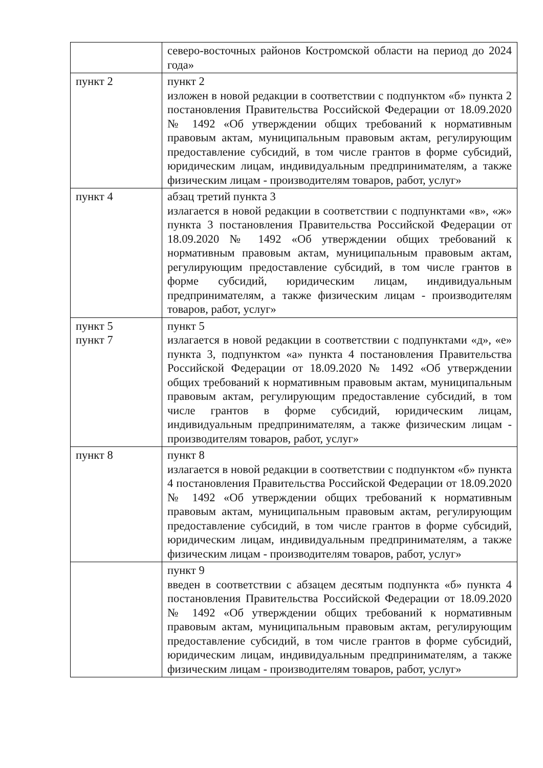| | северо-восточных районов Костромской области на период до 2024 года» |
| пункт 2 | пункт 2 изложен в новой редакции в соответствии с подпунктом «б» пункта 2 постановления Правительства Российской Федерации от 18.09.2020 № 1492 «Об утверждении общих требований к нормативным правовым актам, муниципальным правовым актам, регулирующим предоставление субсидий, в том числе грантов в форме субсидий, юридическим лицам, индивидуальным предпринимателям, а также физическим лицам - производителям товаров, работ, услуг» |
| пункт 4 | абзац третий пункта 3 излагается в новой редакции в соответствии с подпунктами «в», «ж» пункта 3 постановления Правительства Российской Федерации от 18.09.2020 № 1492 «Об утверждении общих требований к нормативным правовым актам, муниципальным правовым актам, регулирующим предоставление субсидий, в том числе грантов в форме субсидий, юридическим лицам, индивидуальным предпринимателям, а также физическим лицам - производителям товаров, работ, услуг» |
| пункт 5 пункт 7 | пункт 5 излагается в новой редакции в соответствии с подпунктами «д», «е» пункта 3, подпунктом «а» пункта 4 постановления Правительства Российской Федерации от 18.09.2020 № 1492 «Об утверждении общих требований к нормативным правовым актам, муниципальным правовым актам, регулирующим предоставление субсидий, в том числе грантов в форме субсидий, юридическим лицам, индивидуальным предпринимателям, а также физическим лицам - производителям товаров, работ, услуг» |
| пункт 8 | пункт 8 излагается в новой редакции в соответствии с подпунктом «б» пункта 4 постановления Правительства Российской Федерации от 18.09.2020 № 1492 «Об утверждении общих требований к нормативным правовым актам, муниципальным правовым актам, регулирующим предоставление субсидий, в том числе грантов в форме субсидий, юридическим лицам, индивидуальным предпринимателям, а также физическим лицам - производителям товаров, работ, услуг» |
| | пункт 9 введен в соответствии с абзацем десятым подпункта «б» пункта 4 постановления Правительства Российской Федерации от 18.09.2020 № 1492 «Об утверждении общих требований к нормативным правовым актам, муниципальным правовым актам, регулирующим предоставление субсидий, в том числе грантов в форме субсидий, юридическим лицам, индивидуальным предпринимателям, а также физическим лицам - производителям товаров, работ, услуг» |